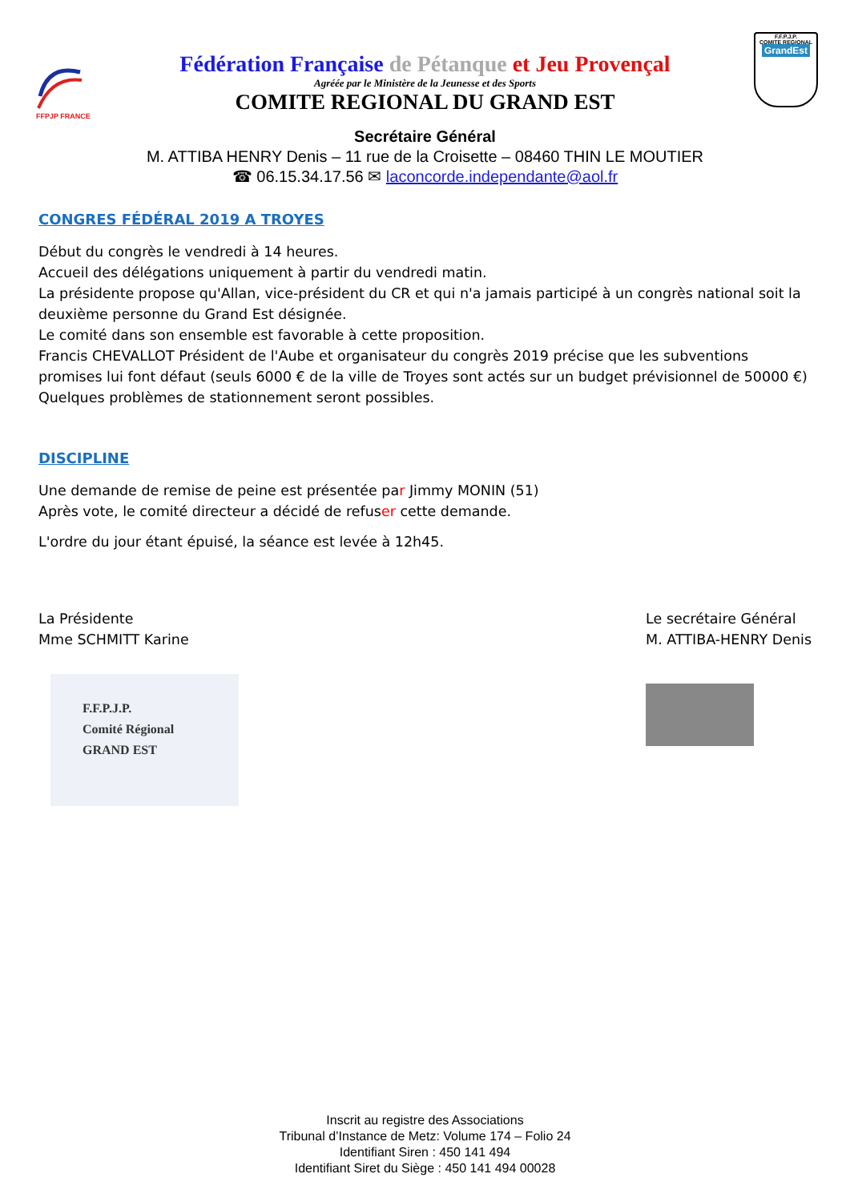FFPJP FRANCE
Fédération Française de Pétanque et Jeu Provençal
Agréée par le Ministère de la Jeunesse et des Sports
COMITE REGIONAL DU GRAND EST
F.F.P.J.P.
COMITE REGIONAL
GrandEst
Secrétaire Général
M. ATTIBA HENRY Denis – 11 rue de la Croisette – 08460 THIN LE MOUTIER
☎ 06.15.34.17.56 ✉ laconcorde.independante@aol.fr
CONGRES FÉDÉRAL 2019 A TROYES
Début du congrès le vendredi à 14 heures.
Accueil des délégations uniquement à partir du vendredi matin.
La présidente propose qu'Allan, vice-président du CR et qui n'a jamais participé à un congrès national soit la deuxième personne du Grand Est désignée.
Le comité dans son ensemble est favorable à cette proposition.
Francis CHEVALLOT Président de l'Aube et organisateur du congrès 2019 précise que les subventions promises lui font défaut (seuls 6000 € de la ville de Troyes sont actés sur un budget prévisionnel de 50000 €)
Quelques problèmes de stationnement seront possibles.
DISCIPLINE
Une demande de remise de peine est présentée par Jimmy MONIN (51)
Après vote, le comité directeur a décidé de refuser cette demande.
L'ordre du jour étant épuisé, la séance est levée à 12h45.
La Présidente
Mme SCHMITT Karine
F.F.P.J.P.
Comité Régional
GRAND EST
Le secrétaire Général
M. ATTIBA-HENRY Denis
Inscrit au registre des Associations
Tribunal d’Instance de Metz: Volume 174 – Folio 24
Identifiant Siren : 450 141 494
Identifiant Siret du Siège : 450 141 494 00028